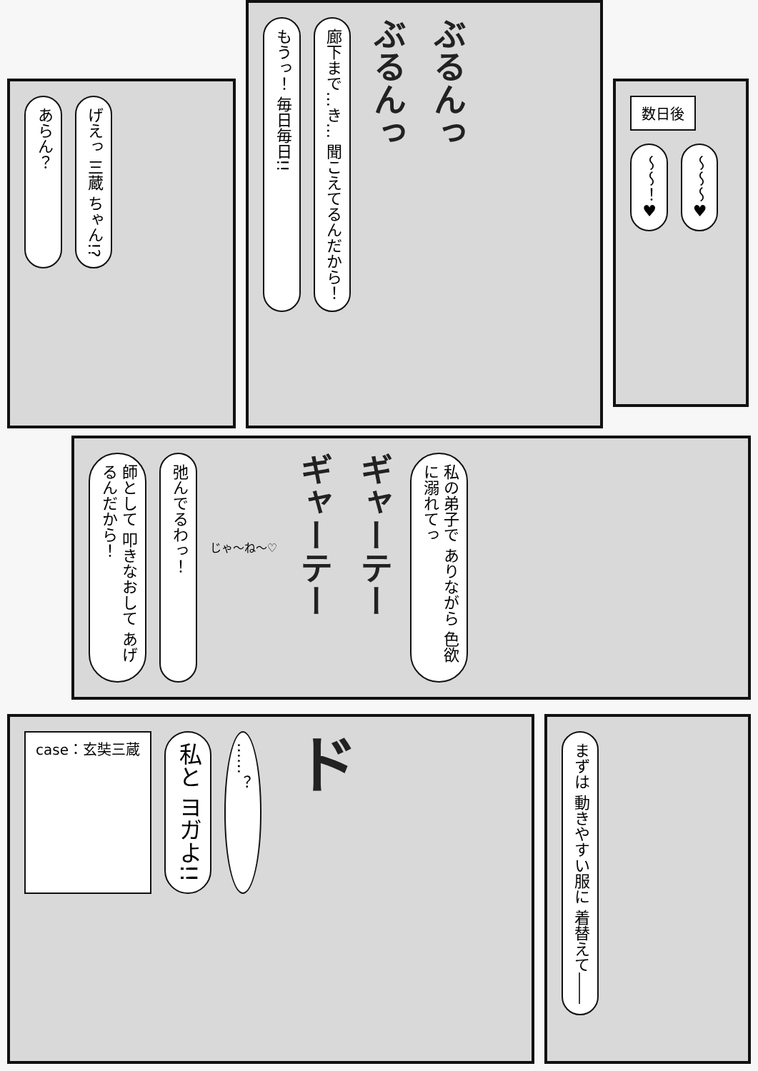あらん？
げえっ 三蔵 ちゃん!?
もうっ！ 毎日毎日!!
廊下まで…き… 聞こえてるんだから！
ぶるんっ
ぶるんっ
数日後
～～！♥
～～～♥
師として 叩きなおして あげるんだから！
弛んでるわっ！
じゃ～ね～♡
ギャーテー
ギャーテー
私の弟子で ありながら 色欲に溺れてっ
case：玄奘三蔵
私と ヨガよ!!
……？
ド
まずは 動きやすい服に 着替えて――